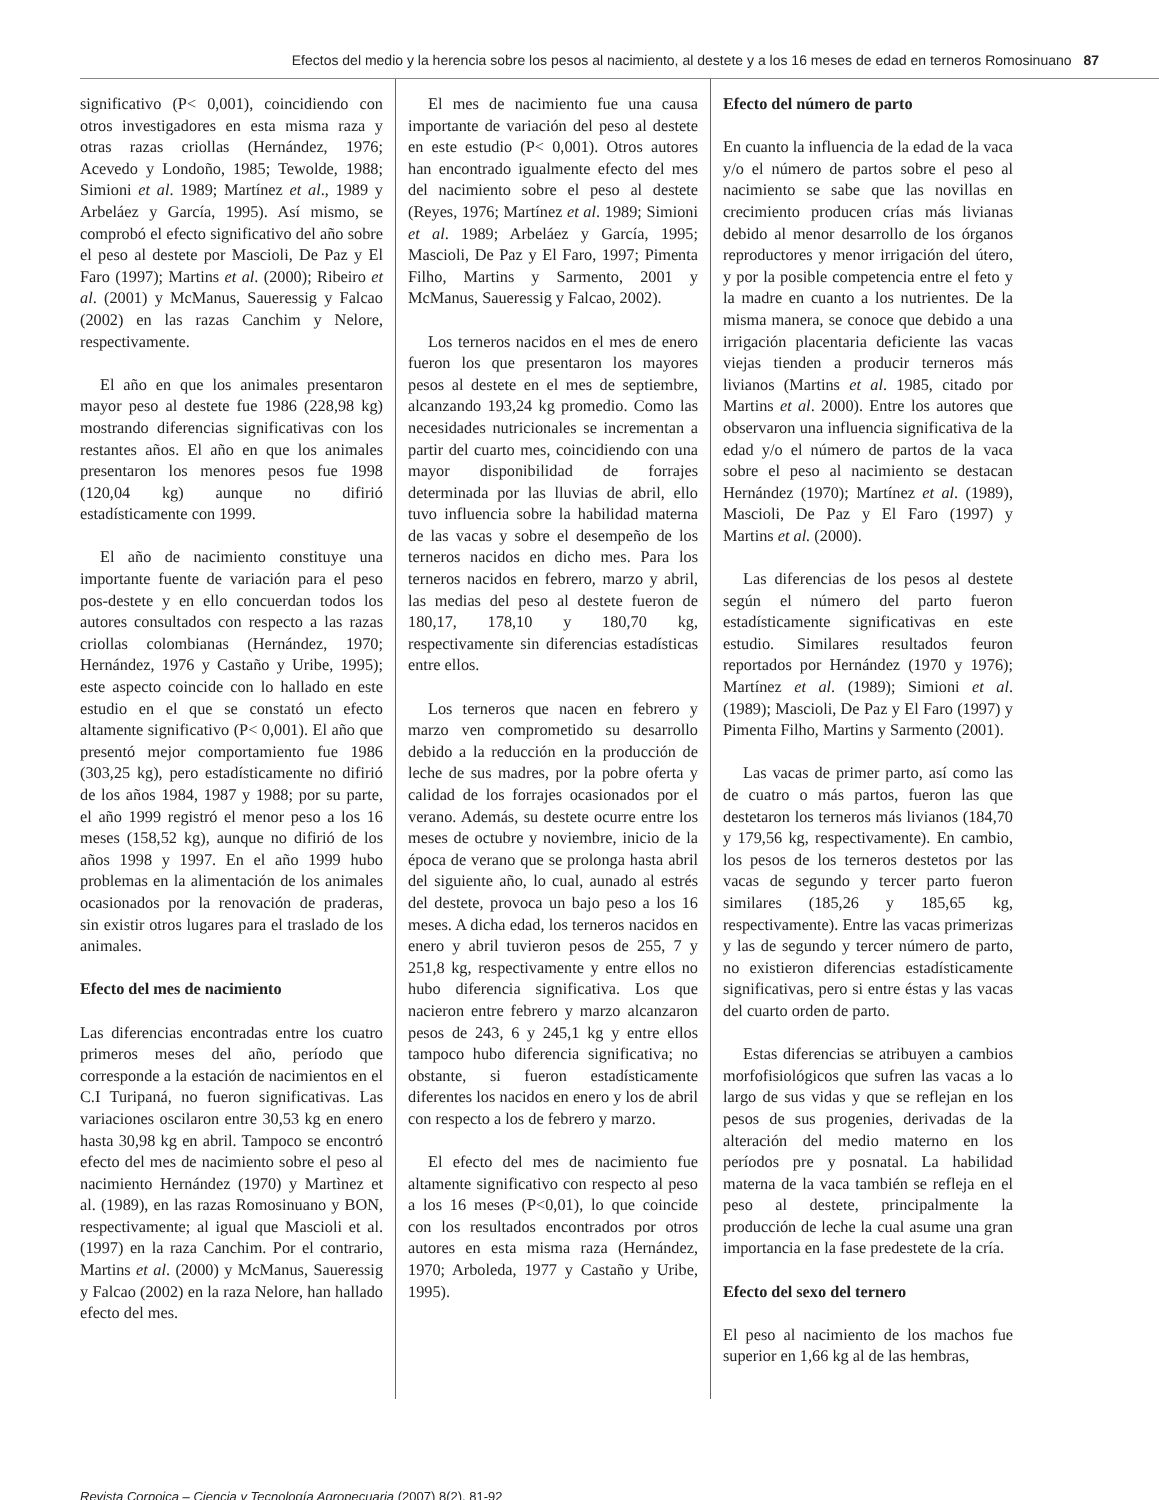Efectos del medio y la herencia sobre los pesos al nacimiento, al destete y a los 16 meses de edad en terneros Romosinuano 87
significativo (P< 0,001), coincidiendo con otros investigadores en esta misma raza y otras razas criollas (Hernández, 1976; Acevedo y Londoño, 1985; Tewolde, 1988; Simioni et al. 1989; Martínez et al., 1989 y Arbeláez y García, 1995). Así mismo, se comprobó el efecto significativo del año sobre el peso al destete por Mascioli, De Paz y El Faro (1997); Martins et al. (2000); Ribeiro et al. (2001) y McManus, Saueressig y Falcao (2002) en las razas Canchim y Nelore, respectivamente.
El año en que los animales presentaron mayor peso al destete fue 1986 (228,98 kg) mostrando diferencias significativas con los restantes años. El año en que los animales presentaron los menores pesos fue 1998 (120,04 kg) aunque no difirió estadísticamente con 1999.
El año de nacimiento constituye una importante fuente de variación para el peso pos-destete y en ello concuerdan todos los autores consultados con respecto a las razas criollas colombianas (Hernández, 1970; Hernández, 1976 y Castaño y Uribe, 1995); este aspecto coincide con lo hallado en este estudio en el que se constató un efecto altamente significativo (P< 0,001). El año que presentó mejor comportamiento fue 1986 (303,25 kg), pero estadísticamente no difirió de los años 1984, 1987 y 1988; por su parte, el año 1999 registró el menor peso a los 16 meses (158,52 kg), aunque no difirió de los años 1998 y 1997. En el año 1999 hubo problemas en la alimentación de los animales ocasionados por la renovación de praderas, sin existir otros lugares para el traslado de los animales.
Efecto del mes de nacimiento
Las diferencias encontradas entre los cuatro primeros meses del año, período que corresponde a la estación de nacimientos en el C.I Turipaná, no fueron significativas. Las variaciones oscilaron entre 30,53 kg en enero hasta 30,98 kg en abril. Tampoco se encontró efecto del mes de nacimiento sobre el peso al nacimiento Hernández (1970) y Martìnez et al. (1989), en las razas Romosinuano y BON, respectivamente; al igual que Mascioli et al. (1997) en la raza Canchim. Por el contrario, Martins et al. (2000) y McManus, Saueressig y Falcao (2002) en la raza Nelore, han hallado efecto del mes.
El mes de nacimiento fue una causa importante de variación del peso al destete en este estudio (P< 0,001). Otros autores han encontrado igualmente efecto del mes del nacimiento sobre el peso al destete (Reyes, 1976; Martínez et al. 1989; Simioni et al. 1989; Arbeláez y García, 1995; Mascioli, De Paz y El Faro, 1997; Pimenta Filho, Martins y Sarmento, 2001 y McManus, Saueressig y Falcao, 2002).
Los terneros nacidos en el mes de enero fueron los que presentaron los mayores pesos al destete en el mes de septiembre, alcanzando 193,24 kg promedio. Como las necesidades nutricionales se incrementan a partir del cuarto mes, coincidiendo con una mayor disponibilidad de forrajes determinada por las lluvias de abril, ello tuvo influencia sobre la habilidad materna de las vacas y sobre el desempeño de los terneros nacidos en dicho mes. Para los terneros nacidos en febrero, marzo y abril, las medias del peso al destete fueron de 180,17, 178,10 y 180,70 kg, respectivamente sin diferencias estadísticas entre ellos.
Los terneros que nacen en febrero y marzo ven comprometido su desarrollo debido a la reducción en la producción de leche de sus madres, por la pobre oferta y calidad de los forrajes ocasionados por el verano. Además, su destete ocurre entre los meses de octubre y noviembre, inicio de la época de verano que se prolonga hasta abril del siguiente año, lo cual, aunado al estrés del destete, provoca un bajo peso a los 16 meses. A dicha edad, los terneros nacidos en enero y abril tuvieron pesos de 255, 7 y 251,8 kg, respectivamente y entre ellos no hubo diferencia significativa. Los que nacieron entre febrero y marzo alcanzaron pesos de 243, 6 y 245,1 kg y entre ellos tampoco hubo diferencia significativa; no obstante, si fueron estadísticamente diferentes los nacidos en enero y los de abril con respecto a los de febrero y marzo.
El efecto del mes de nacimiento fue altamente significativo con respecto al peso a los 16 meses (P<0,01), lo que coincide con los resultados encontrados por otros autores en esta misma raza (Hernández, 1970; Arboleda, 1977 y Castaño y Uribe, 1995).
Efecto del número de parto
En cuanto la influencia de la edad de la vaca y/o el número de partos sobre el peso al nacimiento se sabe que las novillas en crecimiento producen crías más livianas debido al menor desarrollo de los órganos reproductores y menor irrigación del útero, y por la posible competencia entre el feto y la madre en cuanto a los nutrientes. De la misma manera, se conoce que debido a una irrigación placentaria deficiente las vacas viejas tienden a producir terneros más livianos (Martins et al. 1985, citado por Martins et al. 2000). Entre los autores que observaron una influencia significativa de la edad y/o el número de partos de la vaca sobre el peso al nacimiento se destacan Hernández (1970); Martínez et al. (1989), Mascioli, De Paz y El Faro (1997) y Martins et al. (2000).
Las diferencias de los pesos al destete según el número del parto fueron estadísticamente significativas en este estudio. Similares resultados feuron reportados por Hernández (1970 y 1976); Martínez et al. (1989); Simioni et al. (1989); Mascioli, De Paz y El Faro (1997) y Pimenta Filho, Martins y Sarmento (2001).
Las vacas de primer parto, así como las de cuatro o más partos, fueron las que destetaron los terneros más livianos (184,70 y 179,56 kg, respectivamente). En cambio, los pesos de los terneros destetos por las vacas de segundo y tercer parto fueron similares (185,26 y 185,65 kg, respectivamente). Entre las vacas primerizas y las de segundo y tercer número de parto, no existieron diferencias estadísticamente significativas, pero si entre éstas y las vacas del cuarto orden de parto.
Estas diferencias se atribuyen a cambios morfofisiológicos que sufren las vacas a lo largo de sus vidas y que se reflejan en los pesos de sus progenies, derivadas de la alteración del medio materno en los períodos pre y posnatal. La habilidad materna de la vaca también se refleja en el peso al destete, principalmente la producción de leche la cual asume una gran importancia en la fase predestete de la cría.
Efecto del sexo del ternero
El peso al nacimiento de los machos fue superior en 1,66 kg al de las hembras,
Revista Corpoica – Ciencia y Tecnología Agropecuaria (2007) 8(2), 81-92